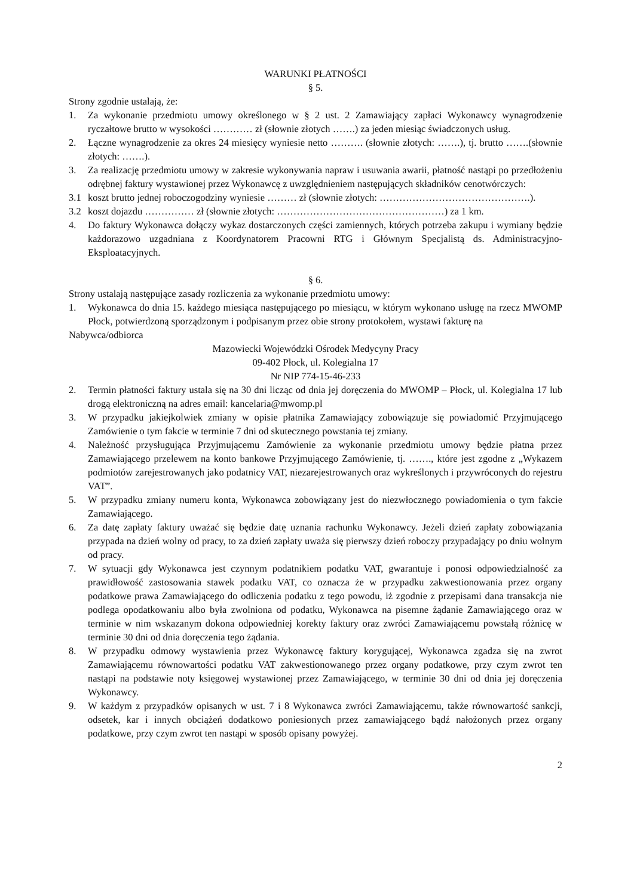WARUNKI PŁATNOŚCI
§ 5.
Strony zgodnie ustalają, że:
1. Za wykonanie przedmiotu umowy określonego w § 2 ust. 2 Zamawiający zapłaci Wykonawcy wynagrodzenie ryczałtowe brutto w wysokości ………… zł (słownie złotych …….) za jeden miesiąc świadczonych usług.
2. Łączne wynagrodzenie za okres 24 miesięcy wyniesie netto ………. (słownie złotych: …….), tj. brutto …….(słownie złotych: …….).
3. Za realizację przedmiotu umowy w zakresie wykonywania napraw i usuwania awarii, płatność nastąpi po przedłożeniu odrębnej faktury wystawionej przez Wykonawcę z uwzględnieniem następujących składników cenotwórczych:
3.1 koszt brutto jednej roboczogodziny wyniesie ……… zł (słownie złotych: ……………………………………….).
3.2 koszt dojazdu …………… zł (słownie złotych: ……………………………………………) za 1 km.
4. Do faktury Wykonawca dołączy wykaz dostarczonych części zamiennych, których potrzeba zakupu i wymiany będzie każdorazowo uzgadniana z Koordynatorem Pracowni RTG i Głównym Specjalistą ds. Administracyjno-Eksploatacyjnych.
§ 6.
Strony ustalają następujące zasady rozliczenia za wykonanie przedmiotu umowy:
1. Wykonawca do dnia 15. każdego miesiąca następującego po miesiącu, w którym wykonano usługę na rzecz MWOMP Płock, potwierdzoną sporządzonym i podpisanym przez obie strony protokołem, wystawi fakturę na
Nabywca/odbiorca
Mazowiecki Wojewódzki Ośrodek Medycyny Pracy
09-402 Płock, ul. Kolegialna 17
Nr NIP 774-15-46-233
2. Termin płatności faktury ustala się na 30 dni licząc od dnia jej doręczenia do MWOMP – Płock, ul. Kolegialna 17 lub drogą elektroniczną na adres email: kancelaria@mwomp.pl
3. W przypadku jakiejkolwiek zmiany w opisie płatnika Zamawiający zobowiązuje się powiadomić Przyjmującego Zamówienie o tym fakcie w terminie 7 dni od skutecznego powstania tej zmiany.
4. Należność przysługująca Przyjmującemu Zamówienie za wykonanie przedmiotu umowy będzie płatna przez Zamawiającego przelewem na konto bankowe Przyjmującego Zamówienie, tj. ……., które jest zgodne z „Wykazem podmiotów zarejestrowanych jako podatnicy VAT, niezarejestrowanych oraz wykreślonych i przywróconych do rejestru VAT”.
5. W przypadku zmiany numeru konta, Wykonawca zobowiązany jest do niezwłocznego powiadomienia o tym fakcie Zamawiającego.
6. Za datę zapłaty faktury uważać się będzie datę uznania rachunku Wykonawcy. Jeżeli dzień zapłaty zobowiązania przypada na dzień wolny od pracy, to za dzień zapłaty uważa się pierwszy dzień roboczy przypadający po dniu wolnym od pracy.
7. W sytuacji gdy Wykonawca jest czynnym podatnikiem podatku VAT, gwarantuje i ponosi odpowiedzialność za prawidłowość zastosowania stawek podatku VAT, co oznacza że w przypadku zakwestionowania przez organy podatkowe prawa Zamawiającego do odliczenia podatku z tego powodu, iż zgodnie z przepisami dana transakcja nie podlega opodatkowaniu albo była zwolniona od podatku, Wykonawca na pisemne żądanie Zamawiającego oraz w terminie w nim wskazanym dokona odpowiedniej korekty faktury oraz zwróci Zamawiającemu powstałą różnicę w terminie 30 dni od dnia doręczenia tego żądania.
8. W przypadku odmowy wystawienia przez Wykonawcę faktury korygującej, Wykonawca zgadza się na zwrot Zamawiającemu równowartości podatku VAT zakwestionowanego przez organy podatkowe, przy czym zwrot ten nastąpi na podstawie noty księgowej wystawionej przez Zamawiającego, w terminie 30 dni od dnia jej doręczenia Wykonawcy.
9. W każdym z przypadków opisanych w ust. 7 i 8 Wykonawca zwróci Zamawiającemu, także równowartość sankcji, odsetek, kar i innych obciążeń dodatkowo poniesionych przez zamawiającego bądź nałożonych przez organy podatkowe, przy czym zwrot ten nastąpi w sposób opisany powyżej.
2